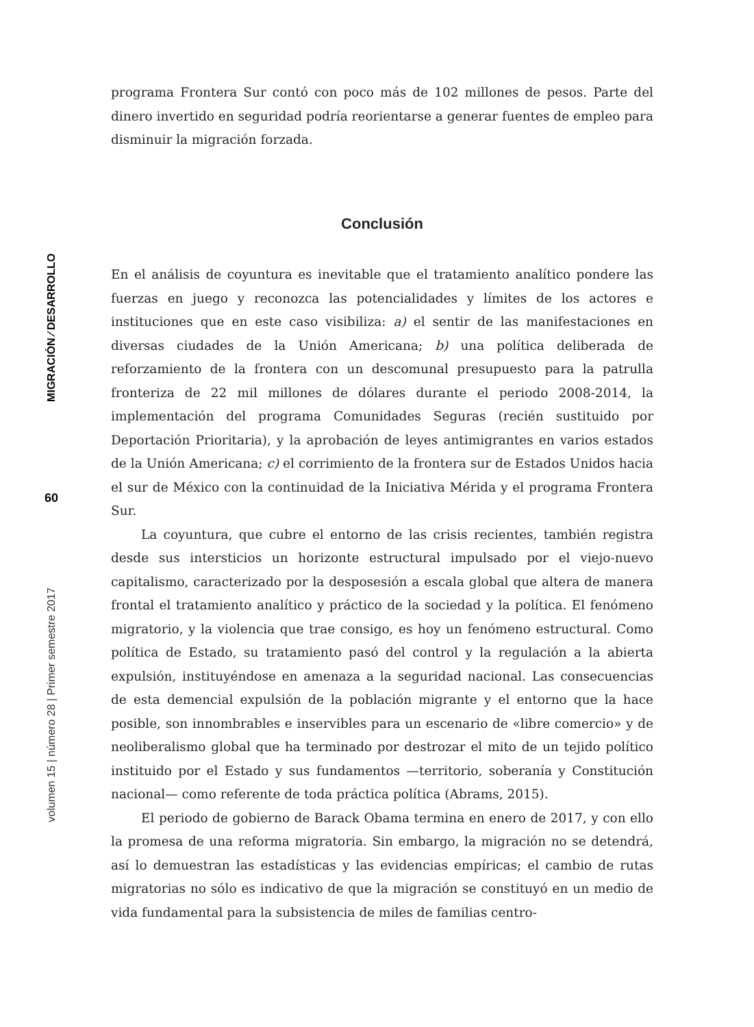MIGRACIÓN ⁄ DESARROLLO
60
volumen 15 | número 28 | Primer semestre 2017
programa Frontera Sur contó con poco más de 102 millones de pesos. Parte del dinero invertido en seguridad podría reorientarse a generar fuentes de empleo para disminuir la migración forzada.
Conclusión
En el análisis de coyuntura es inevitable que el tratamiento analítico pondere las fuerzas en juego y reconozca las potencialidades y límites de los actores e instituciones que en este caso visibiliza: a) el sentir de las manifestaciones en diversas ciudades de la Unión Americana; b) una política deliberada de reforzamiento de la frontera con un descomunal presupuesto para la patrulla fronteriza de 22 mil millones de dólares durante el periodo 2008-2014, la implementación del programa Comunidades Seguras (recién sustituido por Deportación Prioritaria), y la aprobación de leyes antimigrantes en varios estados de la Unión Americana; c) el corrimiento de la frontera sur de Estados Unidos hacia el sur de México con la continuidad de la Iniciativa Mérida y el programa Frontera Sur.
La coyuntura, que cubre el entorno de las crisis recientes, también registra desde sus intersticios un horizonte estructural impulsado por el viejo-nuevo capitalismo, caracterizado por la desposesión a escala global que altera de manera frontal el tratamiento analítico y práctico de la sociedad y la política. El fenómeno migratorio, y la violencia que trae consigo, es hoy un fenómeno estructural. Como política de Estado, su tratamiento pasó del control y la regulación a la abierta expulsión, instituyéndose en amenaza a la seguridad nacional. Las consecuencias de esta demencial expulsión de la población migrante y el entorno que la hace posible, son innombrables e inservibles para un escenario de «libre comercio» y de neoliberalismo global que ha terminado por destrozar el mito de un tejido político instituido por el Estado y sus fundamentos —territorio, soberanía y Constitución nacional— como referente de toda práctica política (Abrams, 2015).
El periodo de gobierno de Barack Obama termina en enero de 2017, y con ello la promesa de una reforma migratoria. Sin embargo, la migración no se detendrá, así lo demuestran las estadísticas y las evidencias empíricas; el cambio de rutas migratorias no sólo es indicativo de que la migración se constituyó en un medio de vida fundamental para la subsistencia de miles de familias centro-